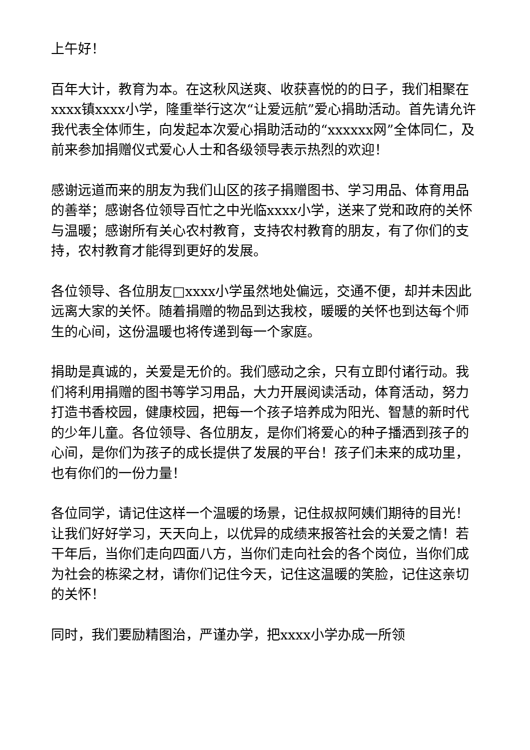上午好！
百年大计，教育为本。在这秋风送爽、收获喜悦的的日子，我们相聚在xxxx镇xxxx小学，隆重举行这次“让爱远航”爱心捐助活动。首先请允许我代表全体师生，向发起本次爱心捐助活动的“xxxxxx网”全体同仁，及前来参加捐赠仪式爱心人士和各级领导表示热烈的欢迎！
感谢远道而来的朋友为我们山区的孩子捐赠图书、学习用品、体育用品的善举；感谢各位领导百忙之中光临xxxx小学，送来了党和政府的关怀与温暖；感谢所有关心农村教育，支持农村教育的朋友，有了你们的支持，农村教育才能得到更好的发展。
各位领导、各位朋友□xxxx小学虽然地处偏远，交通不便，却并未因此远离大家的关怀。随着捐赠的物品到达我校，暖暖的关怀也到达每个师生的心间，这份温暖也将传递到每一个家庭。
捐助是真诚的，关爱是无价的。我们感动之余，只有立即付诸行动。我们将利用捐赠的图书等学习用品，大力开展阅读活动，体育活动，努力打造书香校园，健康校园，把每一个孩子培养成为阳光、智慧的新时代的少年儿童。各位领导、各位朋友，是你们将爱心的种子播洒到孩子的心间，是你们为孩子的成长提供了发展的平台！孩子们未来的成功里，也有你们的一份力量！
各位同学，请记住这样一个温暖的场景，记住叔叔阿姨们期待的目光！让我们好好学习，天天向上，以优异的成绩来报答社会的关爱之情！若干年后，当你们走向四面八方，当你们走向社会的各个岗位，当你们成为社会的栋梁之材，请你们记住今天，记住这温暖的笑脸，记住这亲切的关怀！
同时，我们要励精图治，严谨办学，把xxxx小学办成一所领